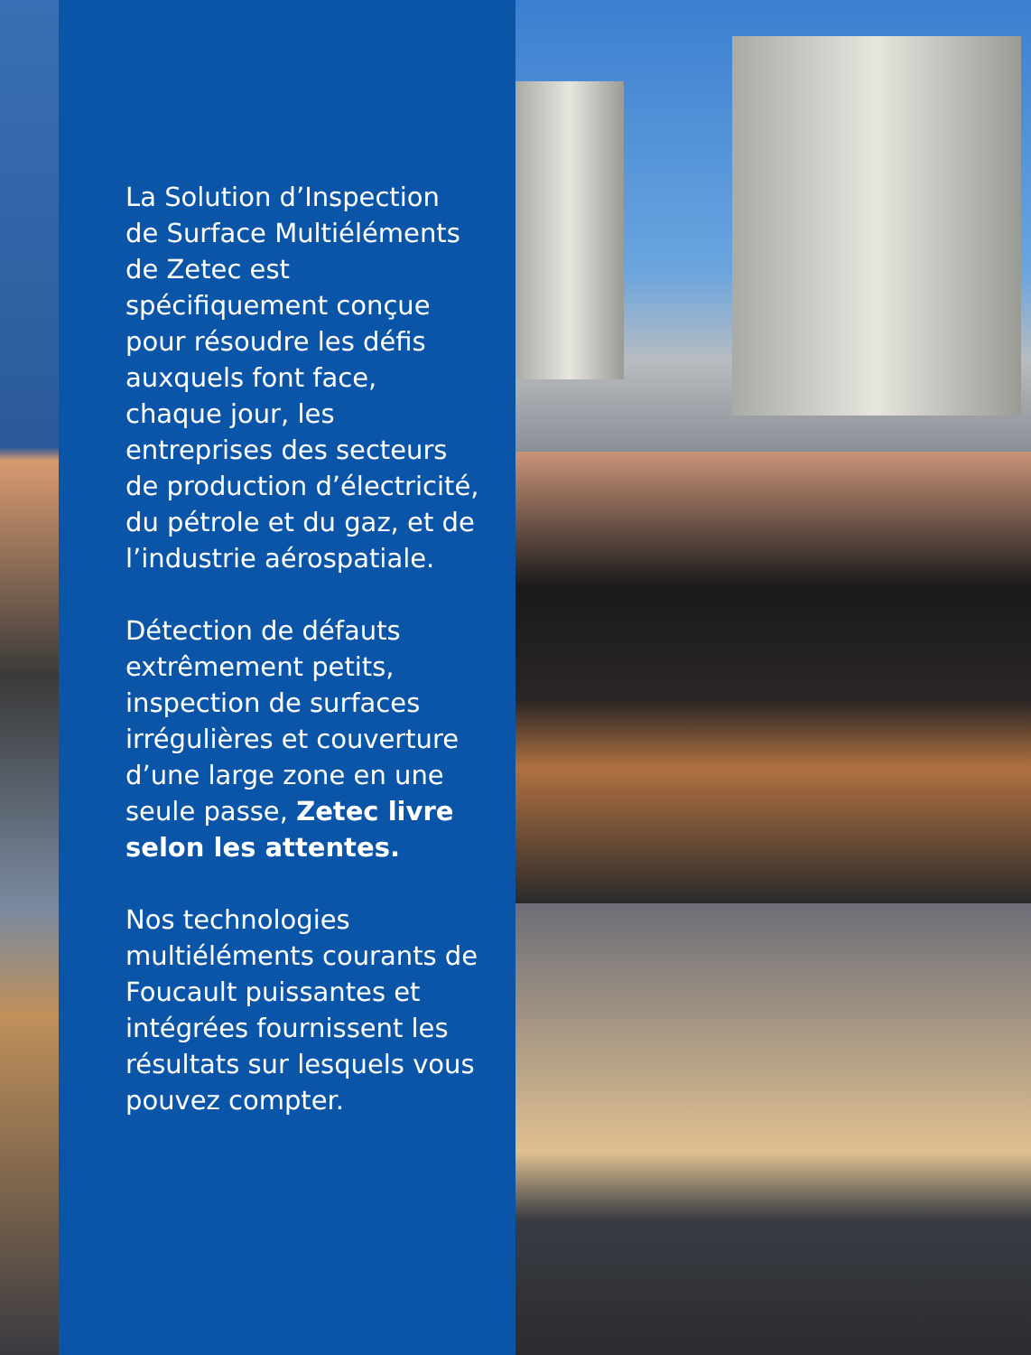La Solution d’Inspection de Surface Multiéléments de Zetec est spécifiquement conçue pour résoudre les défis auxquels font face, chaque jour, les entreprises des secteurs de production d’électricité, du pétrole et du gaz, et de l’industrie aérospatiale.
Détection de défauts extrêmement petits, inspection de surfaces irrégulières et couverture d’une large zone en une seule passe, Zetec livre selon les attentes.
Nos technologies multiéléments courants de Foucault puissantes et intégrées fournissent les résultats sur lesquels vous pouvez compter.